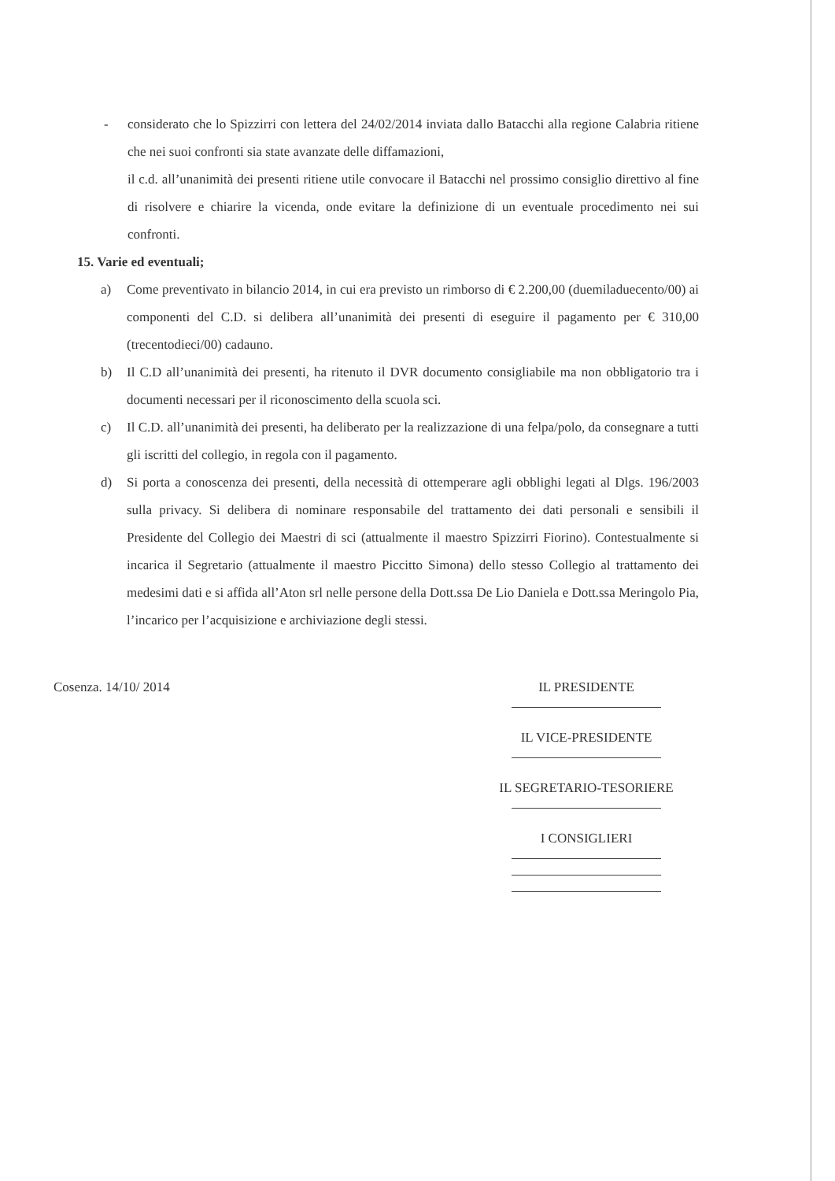- considerato che lo Spizzirri con lettera del 24/02/2014 inviata dallo Batacchi alla regione Calabria ritiene che nei suoi confronti sia state avanzate delle diffamazioni,
il c.d. all’unanimità dei presenti ritiene utile convocare il Batacchi nel prossimo consiglio direttivo al fine di risolvere e chiarire la vicenda, onde evitare la definizione di un eventuale procedimento nei sui confronti.
15. Varie ed eventuali;
a) Come preventivato in bilancio 2014, in cui era previsto un rimborso di € 2.200,00 (duemiladuecento/00) ai componenti del C.D. si delibera all’unanimità dei presenti di eseguire il pagamento per € 310,00 (trecentodieci/00) cadauno.
b) Il C.D all’unanimità dei presenti, ha ritenuto il DVR documento consigliabile ma non obbligatorio tra i documenti necessari per il riconoscimento della scuola sci.
c) Il C.D. all’unanimità dei presenti, ha deliberato per la realizzazione di una felpa/polo, da consegnare a tutti gli iscritti del collegio, in regola con il pagamento.
d) Si porta a conoscenza dei presenti, della necessità di ottemperare agli obblighi legati al Dlgs. 196/2003 sulla privacy. Si delibera di nominare responsabile del trattamento dei dati personali e sensibili il Presidente del Collegio dei Maestri di sci (attualmente il maestro Spizzirri Fiorino). Contestualmente si incarica il Segretario (attualmente il maestro Piccitto Simona) dello stesso Collegio al trattamento dei medesimi dati e si affida all’Aton srl nelle persone della Dott.ssa De Lio Daniela e Dott.ssa Meringolo Pia, l’incarico per l’acquisizione e archiviazione degli stessi.
Cosenza. 14/10/ 2014 IL PRESIDENTE
IL VICE-PRESIDENTE
IL SEGRETARIO-TESORIERE
I CONSIGLIERI